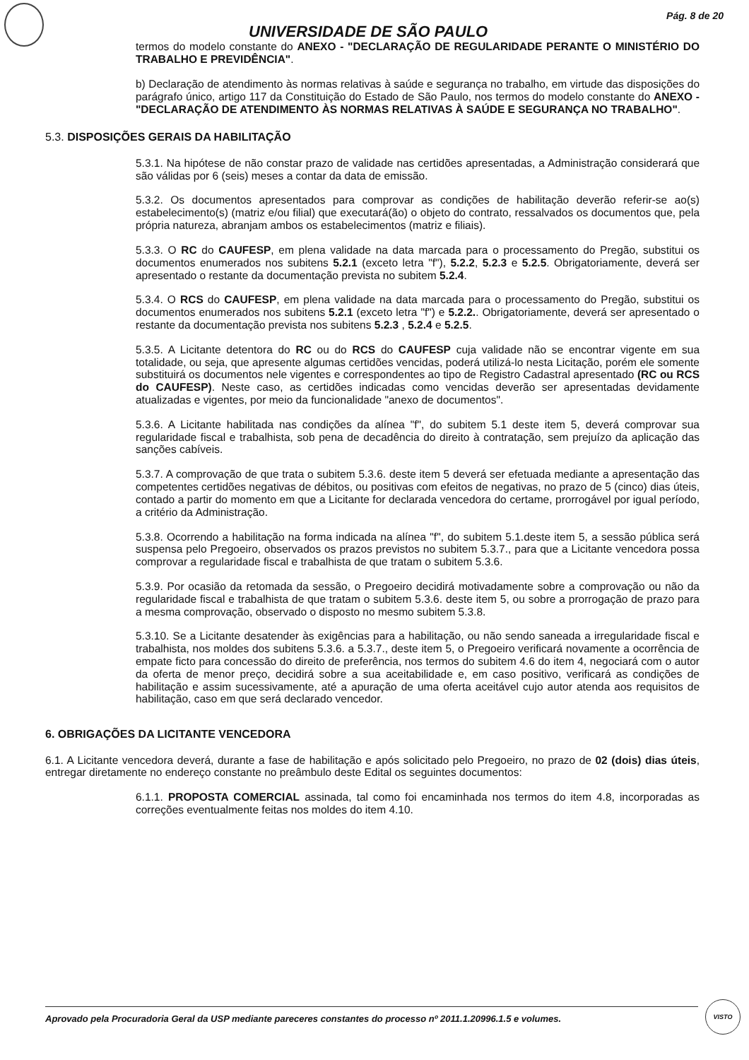Pág. 8 de 20
UNIVERSIDADE DE SÃO PAULO
termos do modelo constante do ANEXO - "DECLARAÇÃO DE REGULARIDADE PERANTE O MINISTÉRIO DO TRABALHO E PREVIDÊNCIA".
b) Declaração de atendimento às normas relativas à saúde e segurança no trabalho, em virtude das disposições do parágrafo único, artigo 117 da Constituição do Estado de São Paulo, nos termos do modelo constante do ANEXO - "DECLARAÇÃO DE ATENDIMENTO ÀS NORMAS RELATIVAS À SAÚDE E SEGURANÇA NO TRABALHO".
5.3. DISPOSIÇÕES GERAIS DA HABILITAÇÃO
5.3.1. Na hipótese de não constar prazo de validade nas certidões apresentadas, a Administração considerará que são válidas por 6 (seis) meses a contar da data de emissão.
5.3.2. Os documentos apresentados para comprovar as condições de habilitação deverão referir-se ao(s) estabelecimento(s) (matriz e/ou filial) que executará(ão) o objeto do contrato, ressalvados os documentos que, pela própria natureza, abranjam ambos os estabelecimentos (matriz e filiais).
5.3.3. O RC do CAUFESP, em plena validade na data marcada para o processamento do Pregão, substitui os documentos enumerados nos subitens 5.2.1 (exceto letra "f"), 5.2.2, 5.2.3 e 5.2.5. Obrigatoriamente, deverá ser apresentado o restante da documentação prevista no subitem 5.2.4.
5.3.4. O RCS do CAUFESP, em plena validade na data marcada para o processamento do Pregão, substitui os documentos enumerados nos subitens 5.2.1 (exceto letra "f") e 5.2.2.. Obrigatoriamente, deverá ser apresentado o restante da documentação prevista nos subitens 5.2.3 , 5.2.4 e 5.2.5.
5.3.5. A Licitante detentora do RC ou do RCS do CAUFESP cuja validade não se encontrar vigente em sua totalidade, ou seja, que apresente algumas certidões vencidas, poderá utilizá-lo nesta Licitação, porém ele somente substituirá os documentos nele vigentes e correspondentes ao tipo de Registro Cadastral apresentado (RC ou RCS do CAUFESP). Neste caso, as certidões indicadas como vencidas deverão ser apresentadas devidamente atualizadas e vigentes, por meio da funcionalidade "anexo de documentos".
5.3.6. A Licitante habilitada nas condições da alínea "f", do subitem 5.1 deste item 5, deverá comprovar sua regularidade fiscal e trabalhista, sob pena de decadência do direito à contratação, sem prejuízo da aplicação das sanções cabíveis.
5.3.7. A comprovação de que trata o subitem 5.3.6. deste item 5 deverá ser efetuada mediante a apresentação das competentes certidões negativas de débitos, ou positivas com efeitos de negativas, no prazo de 5 (cinco) dias úteis, contado a partir do momento em que a Licitante for declarada vencedora do certame, prorrogável por igual período, a critério da Administração.
5.3.8. Ocorrendo a habilitação na forma indicada na alínea "f", do subitem 5.1.deste item 5, a sessão pública será suspensa pelo Pregoeiro, observados os prazos previstos no subitem 5.3.7., para que a Licitante vencedora possa comprovar a regularidade fiscal e trabalhista de que tratam o subitem 5.3.6.
5.3.9. Por ocasião da retomada da sessão, o Pregoeiro decidirá motivadamente sobre a comprovação ou não da regularidade fiscal e trabalhista de que tratam o subitem 5.3.6. deste item 5, ou sobre a prorrogação de prazo para a mesma comprovação, observado o disposto no mesmo subitem 5.3.8.
5.3.10. Se a Licitante desatender às exigências para a habilitação, ou não sendo saneada a irregularidade fiscal e trabalhista, nos moldes dos subitens 5.3.6. a 5.3.7., deste item 5, o Pregoeiro verificará novamente a ocorrência de empate ficto para concessão do direito de preferência, nos termos do subitem 4.6 do item 4, negociará com o autor da oferta de menor preço, decidirá sobre a sua aceitabilidade e, em caso positivo, verificará as condições de habilitação e assim sucessivamente, até a apuração de uma oferta aceitável cujo autor atenda aos requisitos de habilitação, caso em que será declarado vencedor.
6. OBRIGAÇÕES DA LICITANTE VENCEDORA
6.1. A Licitante vencedora deverá, durante a fase de habilitação e após solicitado pelo Pregoeiro, no prazo de 02 (dois) dias úteis, entregar diretamente no endereço constante no preâmbulo deste Edital os seguintes documentos:
6.1.1. PROPOSTA COMERCIAL assinada, tal como foi encaminhada nos termos do item 4.8, incorporadas as correções eventualmente feitas nos moldes do item 4.10.
Aprovado pela Procuradoria Geral da USP mediante pareceres constantes do processo nº 2011.1.20996.1.5 e volumes.
VISTO